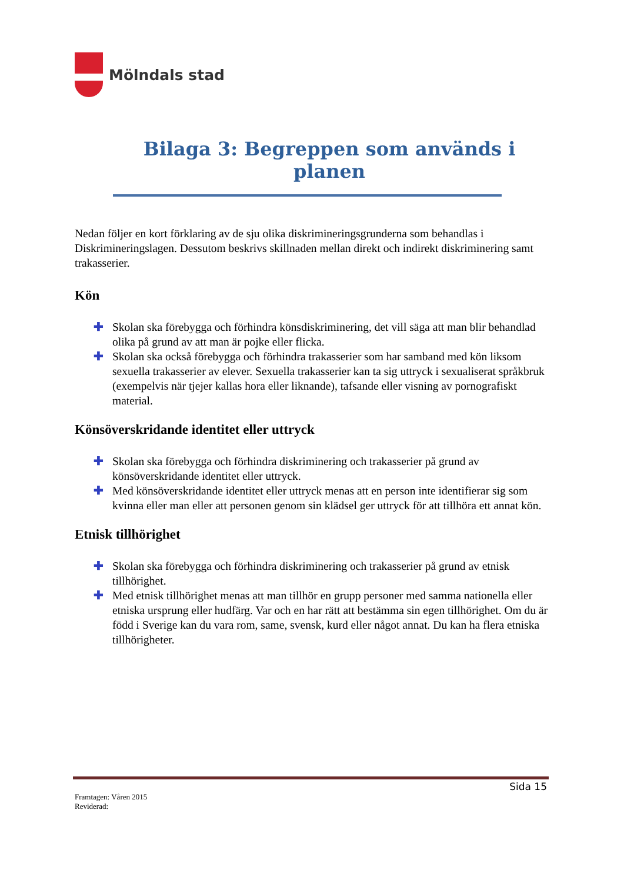Mölndals stad
Bilaga 3: Begreppen som används i planen
Nedan följer en kort förklaring av de sju olika diskrimineringsgrunderna som behandlas i Diskrimineringslagen. Dessutom beskrivs skillnaden mellan direkt och indirekt diskriminering samt trakasserier.
Kön
✚ Skolan ska förebygga och förhindra könsdiskriminering, det vill säga att man blir behandlad olika på grund av att man är pojke eller flicka.
✚ Skolan ska också förebygga och förhindra trakasserier som har samband med kön liksom sexuella trakasserier av elever. Sexuella trakasserier kan ta sig uttryck i sexualiserat språkbruk (exempelvis när tjejer kallas hora eller liknande), tafsande eller visning av pornografiskt material.
Könsöverskridande identitet eller uttryck
✚ Skolan ska förebygga och förhindra diskriminering och trakasserier på grund av könsöverskridande identitet eller uttryck.
✚ Med könsöverskridande identitet eller uttryck menas att en person inte identifierar sig som kvinna eller man eller att personen genom sin klädsel ger uttryck för att tillhöra ett annat kön.
Etnisk tillhörighet
✚ Skolan ska förebygga och förhindra diskriminering och trakasserier på grund av etnisk tillhörighet.
✚ Med etnisk tillhörighet menas att man tillhör en grupp personer med samma nationella eller etniska ursprung eller hudfärg. Var och en har rätt att bestämma sin egen tillhörighet. Om du är född i Sverige kan du vara rom, same, svensk, kurd eller något annat. Du kan ha flera etniska tillhörigheter.
Sida 15
Framtagen: Våren 2015
Reviderad: